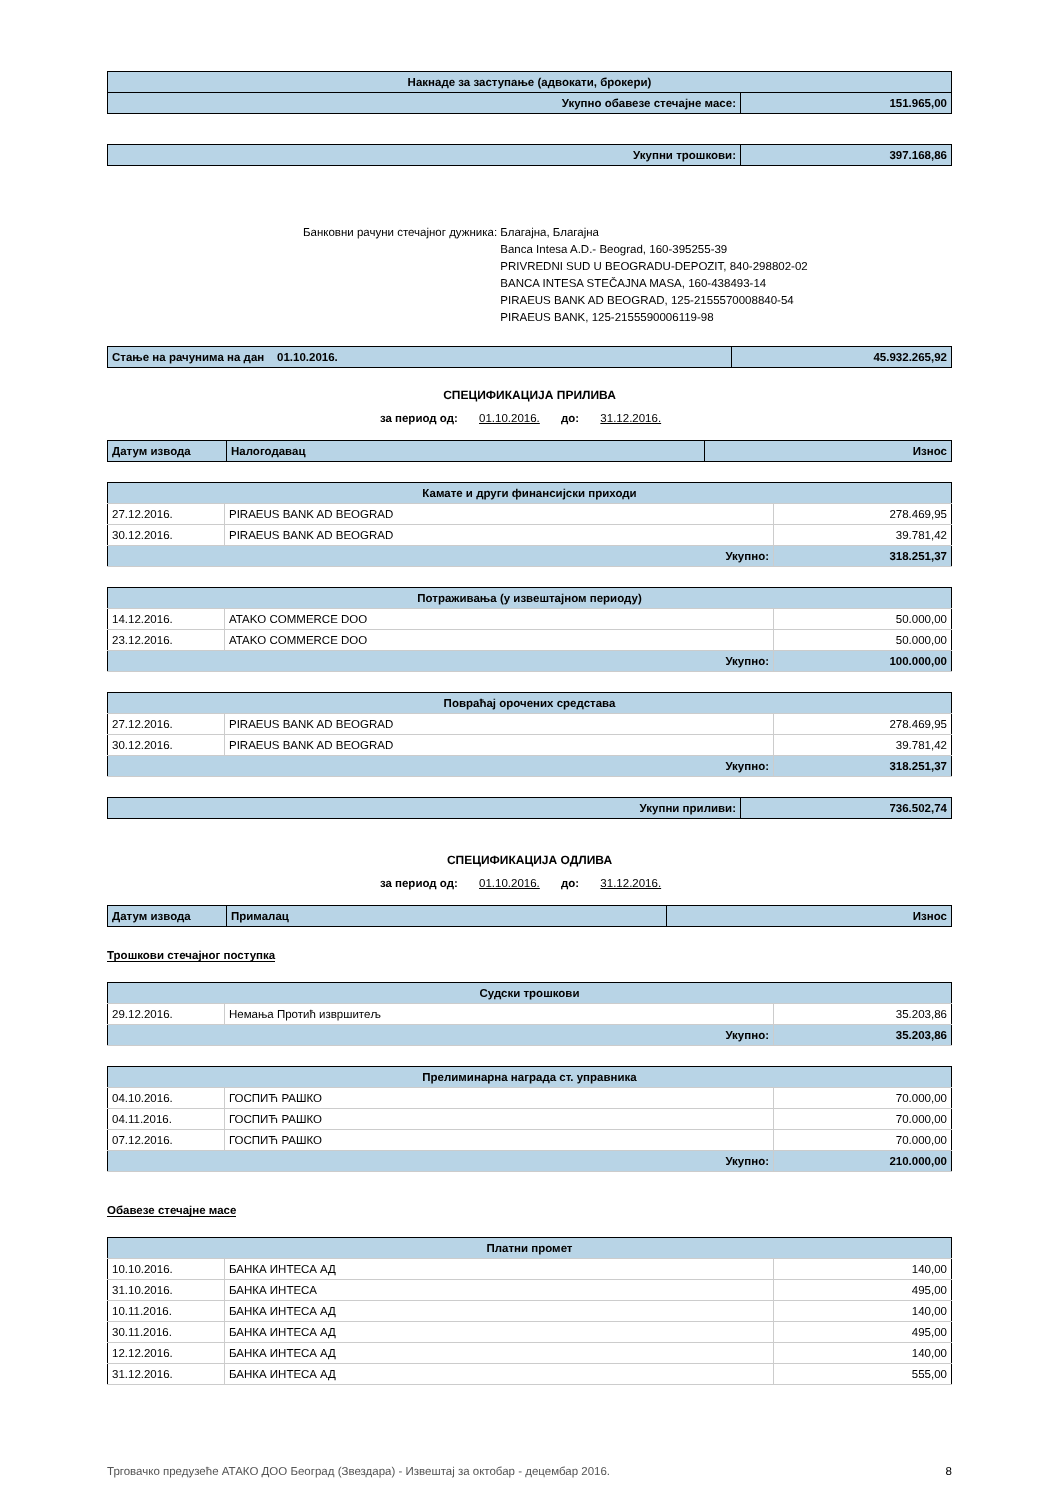| Накнаде за заступање (адвокати, брокери) | |
| Укупно обавезе стечајне масе: | 151.965,00 |
| Укупни трошкови: | 397.168,86 |
Банковни рачуни стечајног дужника:
Благајна, Благајна
Banca Intesa A.D.- Beograd, 160-395255-39
PRIVREDNI SUD U BEOGRADU-DEPOZIT, 840-298802-02
BANCA INTESA STEČAJNA MASA, 160-438493-14
PIRAEUS BANK AD BEOGRAD, 125-2155570008840-54
PIRAEUS BANK, 125-2155590006119-98
| Стање на рачунима на дан 01.10.2016. | 45.932.265,92 |
СПЕЦИФИКАЦИЈА ПРИЛИВА
за период од: 01.10.2016. до: 31.12.2016.
| Датум извода | Налогодавац | Износ |
| --- | --- | --- |
| Камате и други финансијски приходи | | |
| 27.12.2016. | PIRAEUS BANK AD BEOGRAD | 278.469,95 |
| 30.12.2016. | PIRAEUS BANK AD BEOGRAD | 39.781,42 |
| Укупно: | | 318.251,37 |
| Потраживања (у извештајном периоду) | | |
| 14.12.2016. | ATAKO COMMERCE DOO | 50.000,00 |
| 23.12.2016. | ATAKO COMMERCE DOO | 50.000,00 |
| Укупно: | | 100.000,00 |
| Повраћај орочених средстава | | |
| 27.12.2016. | PIRAEUS BANK AD BEOGRAD | 278.469,95 |
| 30.12.2016. | PIRAEUS BANK AD BEOGRAD | 39.781,42 |
| Укупно: | | 318.251,37 |
| Укупни приливи: | 736.502,74 |
СПЕЦИФИКАЦИЈА ОДЛИВА
за период од: 01.10.2016. до: 31.12.2016.
| Датум извода | Прималац | Износ |
| --- | --- | --- |
Трошкови стечајног поступка
| Судски трошкови | | |
| 29.12.2016. | Немања Протић извршитељ | 35.203,86 |
| Укупно: | | 35.203,86 |
| Прелиминарна награда ст. управника | | |
| 04.10.2016. | ГОСПИЋ РАШКО | 70.000,00 |
| 04.11.2016. | ГОСПИЋ РАШКО | 70.000,00 |
| 07.12.2016. | ГОСПИЋ РАШКО | 70.000,00 |
| Укупно: | | 210.000,00 |
Обавезе стечајне масе
| Платни промет | | |
| 10.10.2016. | БАНКА ИНТЕСА АД | 140,00 |
| 31.10.2016. | БАНКА ИНТЕСА | 495,00 |
| 10.11.2016. | БАНКА ИНТЕСА АД | 140,00 |
| 30.11.2016. | БАНКА ИНТЕСА АД | 495,00 |
| 12.12.2016. | БАНКА ИНТЕСА АД | 140,00 |
| 31.12.2016. | БАНКА ИНТЕСА АД | 555,00 |
Трговачко предузеће АТАКО ДОО Београд (Звездара) - Извештај за октобар - децембар 2016. 8